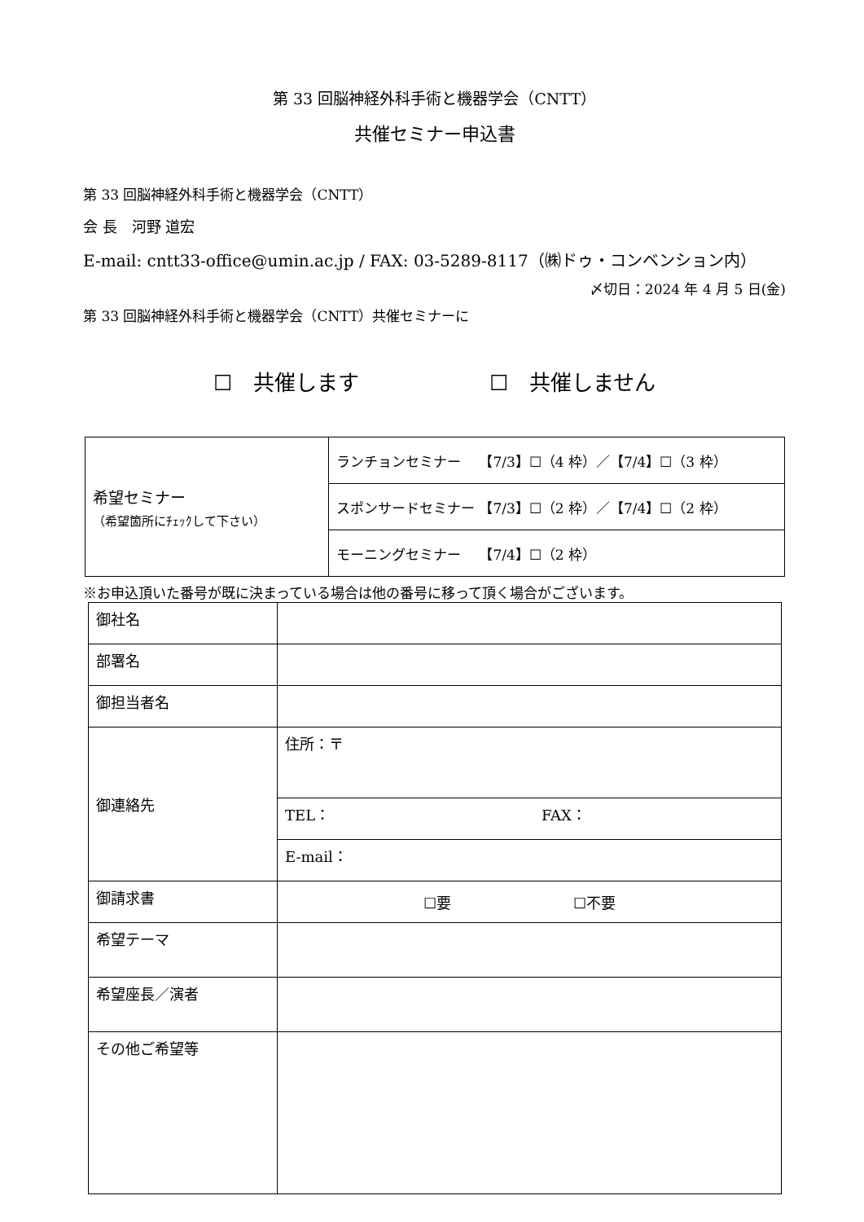第 33 回脳神経外科手術と機器学会（CNTT）
共催セミナー申込書
第 33 回脳神経外科手術と機器学会（CNTT）
会 長　河野 道宏
E-mail: cntt33-office@umin.ac.jp / FAX: 03-5289-8117（㈱ドゥ・コンベンション内）
〆切日：2024 年 4 月 5 日(金)
第 33 回脳神経外科手術と機器学会（CNTT）共催セミナーに
☐　共催します ☐　共催しません
| 希望セミナー （希望箇所にﾁｪｯｸして下さい） | ランチョンセミナー 【7/3】☐（4 枠）／【7/4】☐（3 枠） |
| | スポンサードセミナー 【7/3】☐（2 枠）／【7/4】☐（2 枠） |
| | モーニングセミナー 【7/4】☐（2 枠） |
※お申込頂いた番号が既に決まっている場合は他の番号に移って頂く場合がございます。
| 御社名 | |
| 部署名 | |
| 御担当者名 | |
| 御連絡先 | 住所：〒 |
| | TEL： FAX： |
| | E-mail： |
| 御請求書 | ☐要 ☐不要 |
| 希望テーマ | |
| 希望座長／演者 | |
| その他ご希望等 | |